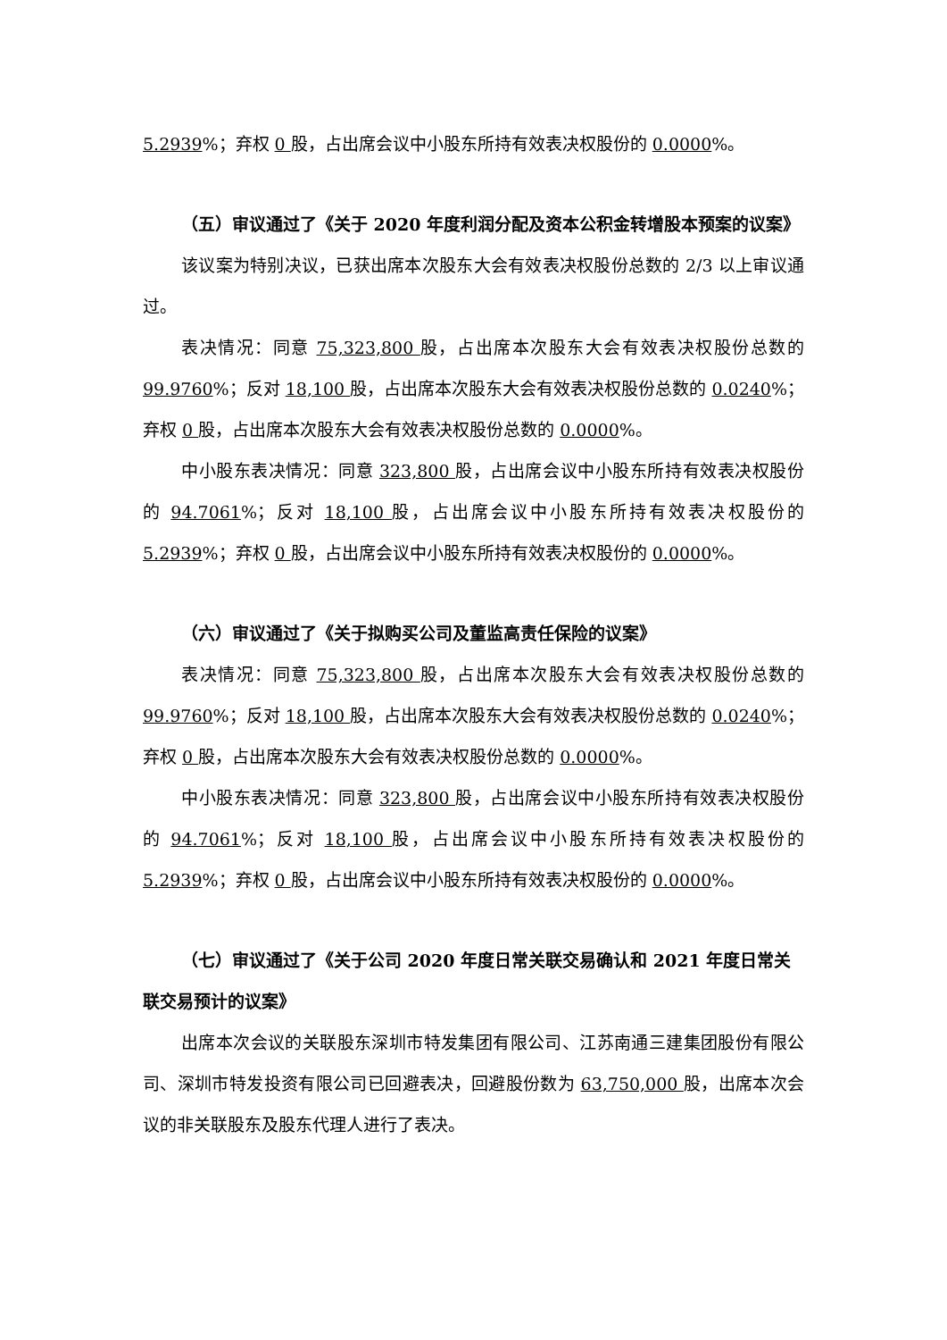5.2939%；弃权 0 股，占出席会议中小股东所持有效表决权股份的 0.0000%。
（五）审议通过了《关于 2020 年度利润分配及资本公积金转增股本预案的议案》
该议案为特别决议，已获出席本次股东大会有效表决权股份总数的 2/3 以上审议通过。
表决情况：同意 75,323,800 股，占出席本次股东大会有效表决权股份总数的 99.9760%；反对 18,100 股，占出席本次股东大会有效表决权股份总数的 0.0240%；弃权 0 股，占出席本次股东大会有效表决权股份总数的 0.0000%。
中小股东表决情况：同意 323,800 股，占出席会议中小股东所持有效表决权股份的 94.7061%；反对 18,100 股，占出席会议中小股东所持有效表决权股份的 5.2939%；弃权 0 股，占出席会议中小股东所持有效表决权股份的 0.0000%。
（六）审议通过了《关于拟购买公司及董监高责任保险的议案》
表决情况：同意 75,323,800 股，占出席本次股东大会有效表决权股份总数的 99.9760%；反对 18,100 股，占出席本次股东大会有效表决权股份总数的 0.0240%；弃权 0 股，占出席本次股东大会有效表决权股份总数的 0.0000%。
中小股东表决情况：同意 323,800 股，占出席会议中小股东所持有效表决权股份的 94.7061%；反对 18,100 股，占出席会议中小股东所持有效表决权股份的 5.2939%；弃权 0 股，占出席会议中小股东所持有效表决权股份的 0.0000%。
（七）审议通过了《关于公司 2020 年度日常关联交易确认和 2021 年度日常关联交易预计的议案》
出席本次会议的关联股东深圳市特发集团有限公司、江苏南通三建集团股份有限公司、深圳市特发投资有限公司已回避表决，回避股份数为 63,750,000 股，出席本次会议的非关联股东及股东代理人进行了表决。